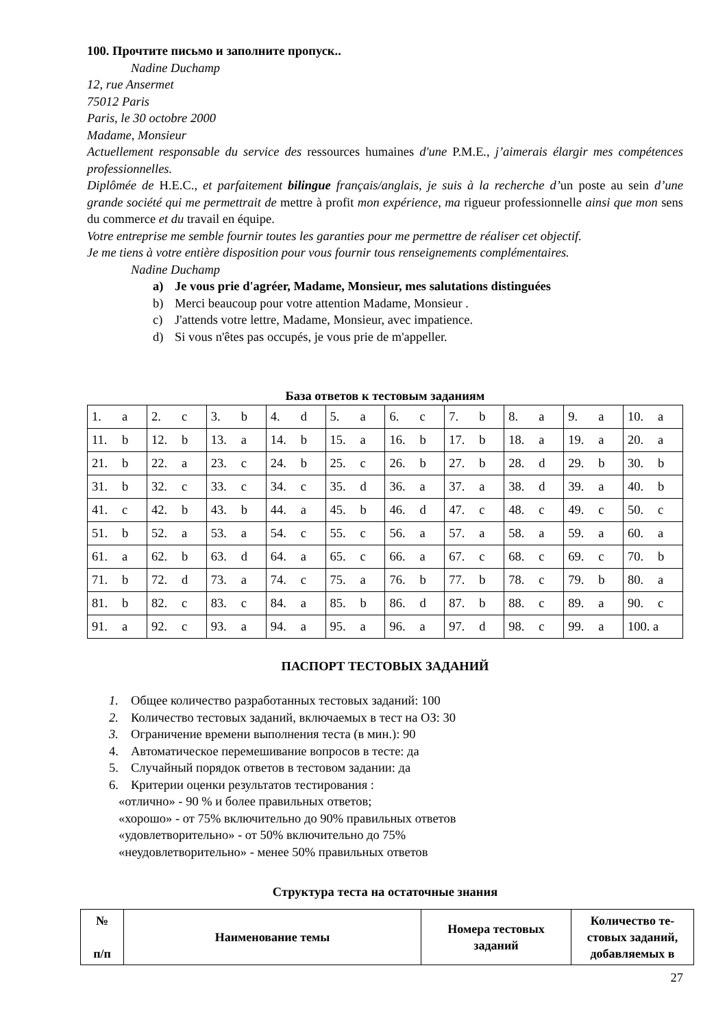100. Прочтите письмо и заполните пропуск..
Nadine Duchamp
12, rue Ansermet
75012 Paris
Paris, le 30 octobre 2000
Madame, Monsieur
Actuellement responsable du service des ressources humaines d'une P.M.E., j’aimerais élargir mes compétences professionnelles.
Diplômée de H.E.C., et parfaitement bilingue français/anglais, je suis à la recherche d’un poste au sein d’une grande société qui me permettrait de mettre à profit mon expérience, ma rigueur professionnelle ainsi que mon sens du commerce et du travail en équipe.
Votre entreprise me semble fournir toutes les garanties pour me permettre de réaliser cet objectif.
Je me tiens à votre entière disposition pour vous fournir tous renseignements complémentaires.
Nadine Duchamp
a) Je vous prie d'agréer, Madame, Monsieur, mes salutations distinguées
b) Merci beaucoup pour votre attention Madame, Monsieur .
c) J'attends votre lettre, Madame, Monsieur, avec impatience.
d) Si vous n'êtes pas occupés, je vous prie de m'appeller.
База ответов к тестовым заданиям
| 1. a | 2. c | 3. b | 4. d | 5. a | 6. c | 7. b | 8. a | 9. a | 10. a |
| 11. b | 12. b | 13. a | 14. b | 15. a | 16. b | 17. b | 18. a | 19. a | 20. a |
| 21. b | 22. a | 23. c | 24. b | 25. c | 26. b | 27. b | 28. d | 29. b | 30. b |
| 31. b | 32. c | 33. c | 34. c | 35. d | 36. a | 37. a | 38. d | 39. a | 40. b |
| 41. c | 42. b | 43. b | 44. a | 45. b | 46. d | 47. c | 48. c | 49. c | 50. c |
| 51. b | 52. a | 53. a | 54. c | 55. c | 56. a | 57. a | 58. a | 59. a | 60. a |
| 61. a | 62. b | 63. d | 64. a | 65. c | 66. a | 67. c | 68. c | 69. c | 70. b |
| 71. b | 72. d | 73. a | 74. c | 75. a | 76. b | 77. b | 78. c | 79. b | 80. a |
| 81. b | 82. c | 83. c | 84. a | 85. b | 86. d | 87. b | 88. c | 89. a | 90. c |
| 91. a | 92. c | 93. a | 94. a | 95. a | 96. a | 97. d | 98. c | 99. a | 100. a |
ПАСПОРТ ТЕСТОВЫХ ЗАДАНИЙ
1. Общее количество разработанных тестовых заданий: 100
2. Количество тестовых заданий, включаемых в тест на ОЗ: 30
3. Ограничение времени выполнения теста (в мин.): 90
4. Автоматическое перемешивание вопросов в тесте: да
5. Случайный порядок ответов в тестовом задании: да
6. Критерии оценки результатов тестирования :
«отлично» - 90 % и более правильных ответов;
«хорошо» - от 75% включительно до 90% правильных ответов
«удовлетворительно» - от 50% включительно до 75%
«неудовлетворительно» - менее 50% правильных ответов
Структура теста на остаточные знания
| № п/п | Наименование темы | Номера тестовых заданий | Количество те-стовых заданий, добавляемых в |
| --- | --- | --- | --- |
27